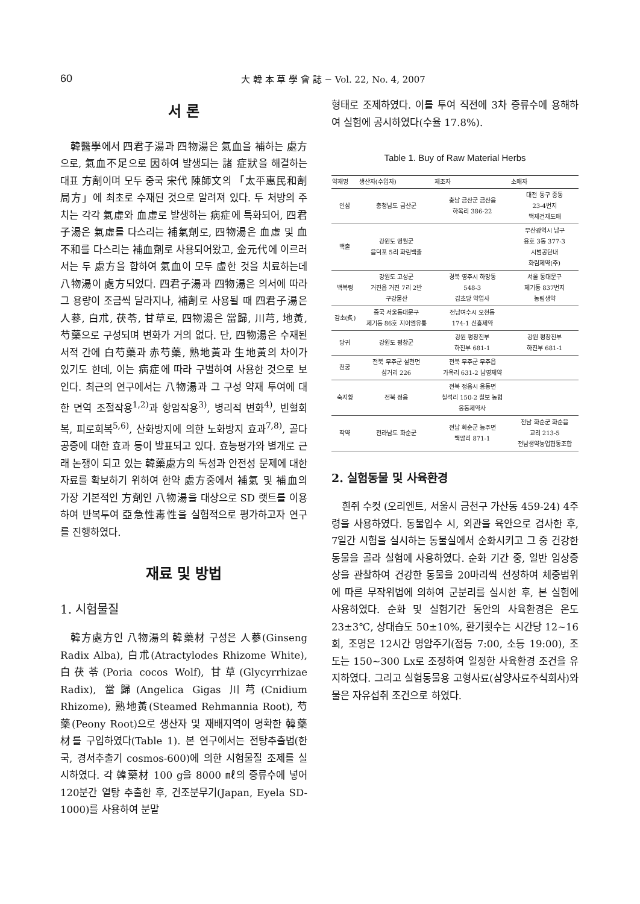60 大 韓 本 草 學 會 誌 − Vol. 22, No. 4, 2007
서 론
韓醫學에서 四君子湯과 四物湯은 氣血을 補하는 處方으로, 氣血不足으로 因하여 발생되는 諸 症狀을 해결하는 대표 方劑이며 모두 중국 宋代 陳師文의 「太平惠民和劑局方」에 최초로 수재된 것으로 알려져 있다. 두 처방의 주치는 각각 氣虛와 血虛로 발생하는 病症에 특화되어, 四君子湯은 氣虛를 다스리는 補氣劑로, 四物湯은 血虛 및 血不和를 다스리는 補血劑로 사용되어왔고, 金元代에 이르러서는 두 處方을 합하여 氣血이 모두 虛한 것을 치료하는데 八物湯이 處方되었다. 四君子湯과 四物湯은 의서에 따라 그 용량이 조금씩 달라지나, 補劑로 사용될 때 四君子湯은 人蔘, 白朮, 茯苓, 甘草로, 四物湯은 當歸, 川芎, 地黃, 芍藥으로 구성되며 변화가 거의 없다. 단, 四物湯은 수재된 서적 간에 白芍藥과 赤芍藥, 熟地黃과 生地黃의 차이가 있기도 한데, 이는 病症에 따라 구별하여 사용한 것으로 보인다. 최근의 연구에서는 八物湯과 그 구성 약재 투여에 대한 면역 조절작용<sup>1,2)</sup>과 항암작용<sup>3)</sup>, 병리적 변화<sup>4)</sup>, 빈혈회복, 피로회복<sup>5,6)</sup>, 산화방지에 의한 노화방지 효과<sup>7,8)</sup>, 골다공증에 대한 효과 등이 발표되고 있다. 효능평가와 별개로 근래 논쟁이 되고 있는 韓藥處方의 독성과 안전성 문제에 대한 자료를 확보하기 위하여 한약 處方중에서 補氣 및 補血의 가장 기본적인 方劑인 八物湯을 대상으로 SD 랫트를 이용하여 반복투여 亞急性毒性을 실험적으로 평가하고자 연구를 진행하였다.
재료 및 방법
1. 시험물질
韓方處方인 八物湯의 韓藥材 구성은 人蔘(Ginseng Radix Alba), 白朮(Atractylodes Rhizome White), 白茯苓(Poria cocos Wolf), 甘草(Glycyrrhizae Radix), 當歸(Angelica Gigas 川芎(Cnidium Rhizome), 熟地黃(Steamed Rehmannia Root), 芍藥(Peony Root)으로 생산자 및 재배지역이 명확한 韓藥材를 구입하였다(Table 1). 본 연구에서는 전탕추출법(한국, 경서추출기 cosmos-600)에 의한 시험물질 조제를 실시하였다. 각 韓藥材 100 g을 8000 ㎖의 증류수에 넣어 120분간 열탕 추출한 후, 건조분무기(Japan, Eyela SD-1000)를 사용하여 분말
형태로 조제하였다. 이를 투여 직전에 3차 증류수에 용해하여 실험에 공시하였다(수율 17.8%).
Table 1. Buy of Raw Material Herbs
| 약재명 | 생산자(수입자) | 제조자 | 소매자 |
| --- | --- | --- | --- |
| 인삼 | 충청남도 금산군 | 충남 금산군 금산읍 하옥리 386-22 | 대전 동구 중동 23-4번지 백제건재도매 |
| 백출 | 강원도 영월군 읍덕포 5리 화림백출 | | 부산광역시 남구 용호 3동 377-3 시범공단내 화림제약(주) |
| 백복령 | 강원도 고성군 거진읍 거진 7리 2반 구강물산 | 경북 영주시 하망동 548-3 감초당 약업사 | 서울 동대문구 제기동 837번지 농림생약 |
| 감초(炙) | 중국 서울동대문구 제기동 86호 지이엠유통 | 전남여수시 오천동 174-1 신흥제약 | |
| 당귀 | 강원도 평창군 | 강원 평창진부 하진부 681-1 | 강원 평창진부 하진부 681-1 |
| 천궁 | 전북 무주군 설천면 삼거리 226 | 전북 무주군 무주읍 가옥리 631-2 남영제약 | |
| 숙지황 | 전북 정읍 | 전북 정읍시 옹동면 칠석리 150-2 칠보 농협 옹동제약사 | |
| 작약 | 전라남도 화순군 | 전남 화순군 능주면 백암리 871-1 | 전남 화순군 화순읍 교리 213-5 전남생약농업협동조합 |
2. 실험동물 및 사육환경
흰쥐 수컷 (오리엔트, 서울시 금천구 가산동 459-24) 4주령을 사용하였다. 동물입수 시, 외관을 육안으로 검사한 후, 7일간 시험을 실시하는 동물실에서 순화시키고 그 중 건강한 동물을 골라 실험에 사용하였다. 순화 기간 중, 일반 임상증상을 관찰하여 건강한 동물을 20마리씩 선정하여 체중범위에 따른 무작위법에 의하여 군분리를 실시한 후, 본 실험에 사용하였다. 순화 및 실험기간 동안의 사육환경은 온도 23±3℃, 상대습도 50±10%, 환기횟수는 시간당 12~16회, 조명은 12시간 명암주기(점등 7:00, 소등 19:00), 조도는 150~300 Lx로 조정하여 일정한 사육환경 조건을 유지하였다. 그리고 실험동물용 고형사료(삼양사료주식회사)와 물은 자유섭취 조건으로 하였다.